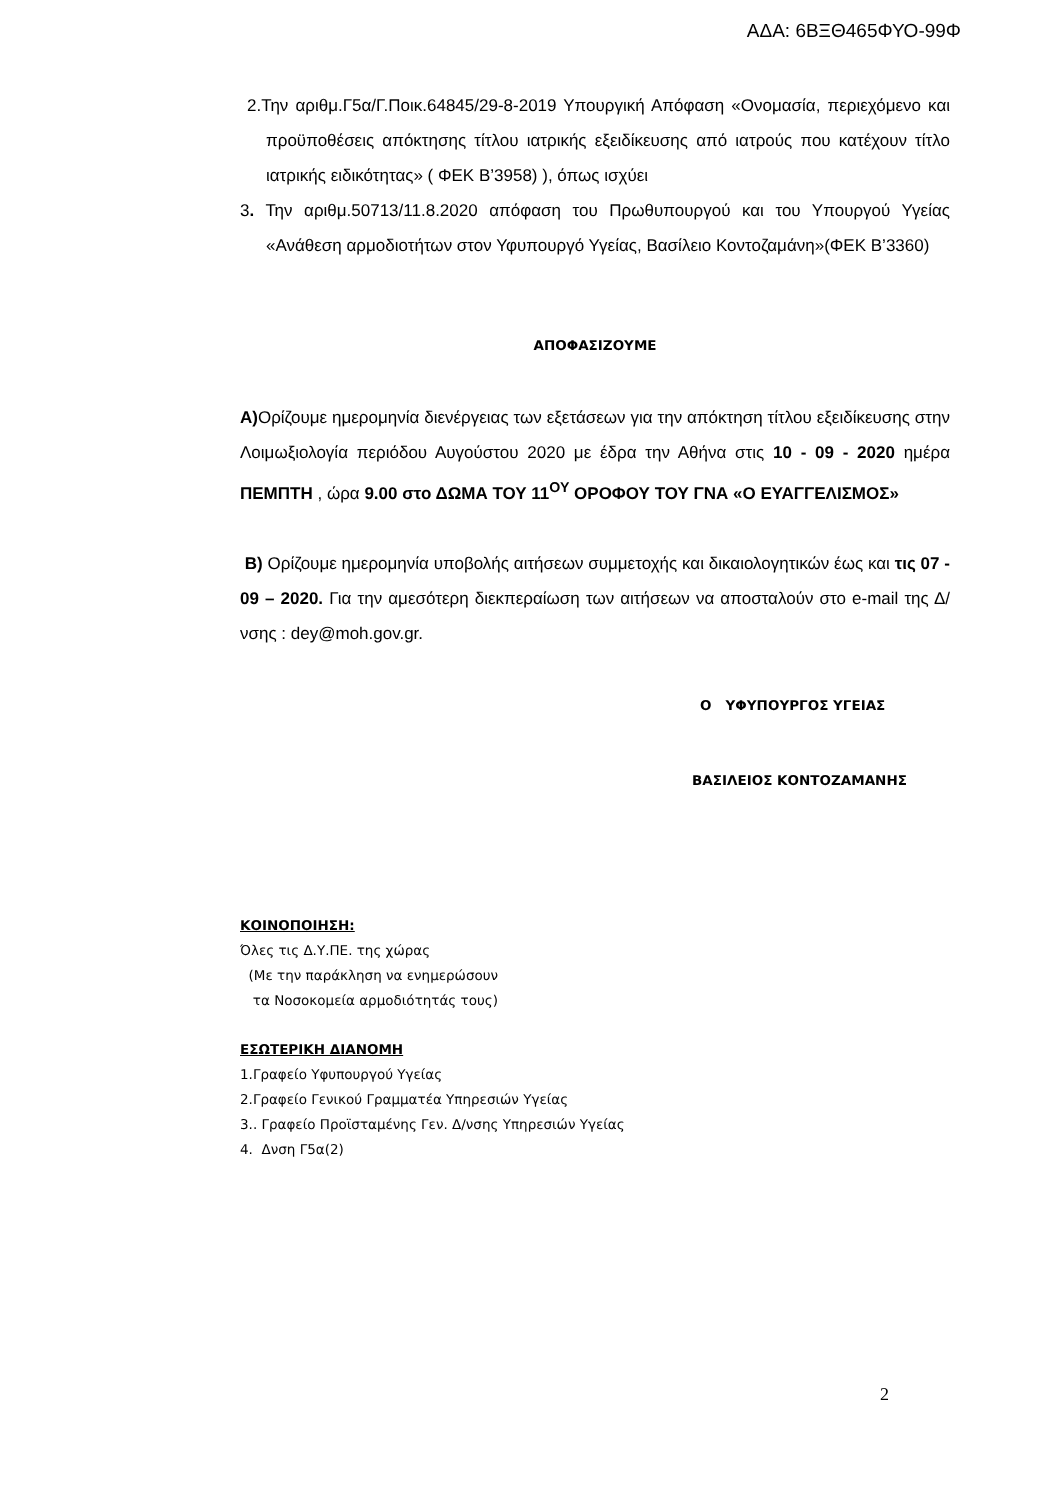ΑΔΑ: 6ΒΞΘ465ΦΥΟ-99Φ
2.Την αριθμ.Γ5α/Γ.Ποικ.64845/29-8-2019 Υπουργική Απόφαση «Ονομασία, περιεχόμενο και προϋποθέσεις απόκτησης τίτλου ιατρικής εξειδίκευσης από ιατρούς που κατέχουν τίτλο ιατρικής ειδικότητας» ( ΦΕΚ Β’3958) ), όπως ισχύει
3. Την αριθμ.50713/11.8.2020 απόφαση του Πρωθυπουργού και του Υπουργού Υγείας «Ανάθεση αρμοδιοτήτων στον Υφυπουργό Υγείας, Βασίλειο Κοντοζαμάνη»(ΦΕΚ Β’3360)
ΑΠΟΦΑΣΙΖΟΥΜΕ
Α) Ορίζουμε ημερομηνία διενέργειας των εξετάσεων για την απόκτηση τίτλου εξειδίκευσης στην Λοιμωξιολογία περιόδου Αυγούστου 2020 με έδρα την Αθήνα στις 10 - 09 - 2020 ημέρα ΠΕΜΠΤΗ , ώρα 9.00 στο ΔΩΜΑ ΤΟΥ 11<sup>ΟΥ</sup> ΟΡΟΦΟΥ ΤΟΥ ΓΝΑ «Ο ΕΥΑΓΓΕΛΙΣΜΟΣ»
Β) Ορίζουμε ημερομηνία υποβολής αιτήσεων συμμετοχής και δικαιολογητικών έως και τις 07 - 09 – 2020. Για την αμεσότερη διεκπεραίωση των αιτήσεων να αποσταλούν στο e-mail της Δ/νσης : dey@moh.gov.gr.
Ο ΥΦΥΠΟΥΡΓΟΣ ΥΓΕΙΑΣ
ΒΑΣΙΛΕΙΟΣ ΚΟΝΤΟΖΑΜΑΝΗΣ
ΚΟΙΝΟΠΟΙΗΣΗ:
Όλες τις Δ.Υ.ΠΕ. της χώρας
(Με την παράκληση να ενημερώσουν
τα Νοσοκομεία αρμοδιότητάς τους)
ΕΣΩΤΕΡΙΚΗ ΔΙΑΝΟΜΗ
1.Γραφείο Υφυπουργού Υγείας
2.Γραφείο Γενικού Γραμματέα Υπηρεσιών Υγείας
3.. Γραφείο Προϊσταμένης Γεν. Δ/νσης Υπηρεσιών Υγείας
4. Δνση Γ5α(2)
2